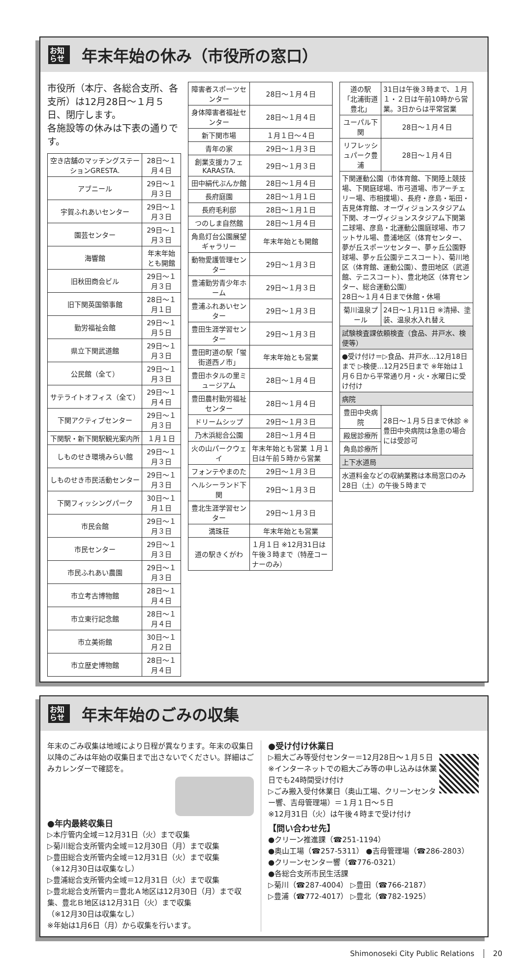お知らせ
年末年始の休み（市役所の窓口）
市役所（本庁、各総合支所、各支所）は12月28日～１月５日、閉庁します。
各施設等の休みは下表の通りです。
| 空き店舗のマッチングステーションGRESTA. | 28日～１月４日 |
| アブニール | 29日～１月３日 |
| 宇賀ふれあいセンター | 29日～１月３日 |
| 園芸センター | 29日～１月３日 |
| 海響館 | 年末年始とも開館 |
| 旧秋田商会ビル | 29日～１月３日 |
| 旧下関英国領事館 | 28日～１月１日 |
| 勤労福祉会館 | 29日～１月５日 |
| 県立下関武道館 | 29日～１月３日 |
| 公民館（全て） | 29日～１月３日 |
| サテライトオフィス（全て） | 29日～１月４日 |
| 下関アクティブセンター | 29日～１月３日 |
| 下関駅・新下関駅観光案内所 | １月１日 |
| しものせき環境みらい館 | 29日～１月３日 |
| しものせき市民活動センター | 29日～１月３日 |
| 下関フィッシングパーク | 30日～１月１日 |
| 市民会館 | 29日～１月３日 |
| 市民センター | 29日～１月３日 |
| 市民ふれあい農園 | 29日～１月３日 |
| 市立考古博物館 | 28日～１月４日 |
| 市立東行記念館 | 28日～１月４日 |
| 市立美術館 | 30日～１月２日 |
| 市立歴史博物館 | 28日～１月４日 |
| 障害者スポーツセンター | 28日～１月４日 |
| 身体障害者福祉センター | 28日～１月４日 |
| 新下関市場 | １月１日～４日 |
| 青年の家 | 29日～１月３日 |
| 創業支援カフェKARASTA. | 29日～１月３日 |
| 田中絹代ぶんか館 | 28日～１月４日 |
| 長府庭園 | 28日～１月１日 |
| 長府毛利邸 | 28日～１月１日 |
| つのしま自然館 | 28日～１月４日 |
| 角島灯台公園展望ギャラリー | 年末年始とも開館 |
| 動物愛護管理センター | 29日～１月３日 |
| 豊浦勤労青少年ホーム | 29日～１月３日 |
| 豊浦ふれあいセンター | 29日～１月３日 |
| 豊田生涯学習センター | 29日～１月３日 |
| 豊田町道の駅「蛍街道西ノ市」 | 年末年始とも営業 |
| 豊田ホタルの里ミュージアム | 28日～１月４日 |
| 豊田農村勤労福祉センター | 28日～１月４日 |
| ドリームシップ | 29日～１月３日 |
| 乃木浜総合公園 | 28日～１月４日 |
| 火の山パークウェイ | 年末年始とも営業 １月１日は午前５時から営業 |
| フォンテやまのた | 29日～１月３日 |
| ヘルシーランド下関 | 29日～１月３日 |
| 豊北生涯学習センター | 29日～１月３日 |
| 満珠荘 | 年末年始とも営業 |
| 道の駅きくがわ | １月１日 ※12月31日は午後３時まで（特産コーナーのみ） |
| 道の駅 「北浦街道豊北」 | 31日は午後３時まで、１月１・２日は午前10時から営業。3日からは平常営業 |
| ユーパル下関 | 28日～１月４日 |
| リフレッシュパーク豊浦 | 28日～１月４日 |
| 下関運動公園（市体育館、下関陸上競技場、下関庭球場、市弓道場、市アーチェリー場、市相撲場）、長府・彦島・垢田・吉見体育館、オーヴィジョンスタジアム下関、オーヴィジョンスタジアム下関第二球場、彦島・北運動公園庭球場、市フットサル場、豊浦地区（体育センター、夢が丘スポーツセンター、夢ヶ丘公園野球場、夢ヶ丘公園テニスコート）、菊川地区（体育館、運動公園）、豊田地区（武道館、テニスコート）、豊北地区（体育センター、総合運動公園） 28日～１月４日まで休館・休場 | |
| 菊川温泉プール | 24日～１月11日 ※清掃、塗装、温泉水入れ替え |
| 試験検査課依頼検査（食品、井戸水、検便等） | |
| ●受け付け＝▷食品、井戸水…12月18日まで ▷検便…12月25日まで ※年始は１月６日から平常通り月・火・水曜日に受け付け | |
| 病院 | |
| 豊田中央病院 | 28日～１月５日まで休診 ※豊田中央病院は急患の場合には受診可 |
| 殿居診療所 | |
| 角島診療所 | |
| 上下水道局 | |
| 水道料金などの収納業務は本局窓口のみ 28日（土）の午後５時まで | |
お知らせ
年末年始のごみの収集
年末のごみ収集は地域により日程が異なります。年末の収集日以降のごみは年始の収集日まで出さないでください。詳細はごみカレンダーで確認を。
●年内最終収集日
▷本庁管内全域＝12月31日（火）まで収集
▷菊川総合支所管内全域＝12月30日（月）まで収集
▷豊田総合支所管内全域＝12月31日（火）まで収集
（※12月30日は収集なし）
▷豊浦総合支所管内全域＝12月31日（火）まで収集
▷豊北総合支所管内＝豊北Ａ地区は12月30日（月）まで収集、豊北Ｂ地区は12月31日（火）まで収集
（※12月30日は収集なし）
※年始は1月6日（月）から収集を行います。
●受け付け休業日
▷粗大ごみ等受付センター＝12月28日～１月５日 ※インターネットでの粗大ごみ等の申し込みは休業日でも24時間受け付け
▷ごみ搬入受付休業日（奥山工場、クリーンセンター響、吉母管理場）＝１月１日～５日
※12月31日（火）は午後４時まで受け付け
【問い合わせ先】
●クリーン推進課（☎251-1194）
●奥山工場（☎257-5311） ●吉母管理場（☎286-2803）
●クリーンセンター響（☎776-0321）
●各総合支所市民生活課
▷菊川（☎287-4004） ▷豊田（☎766-2187）
▷豊浦（☎772-4017） ▷豊北（☎782-1925）
Shimonoseki City Public Relations 20